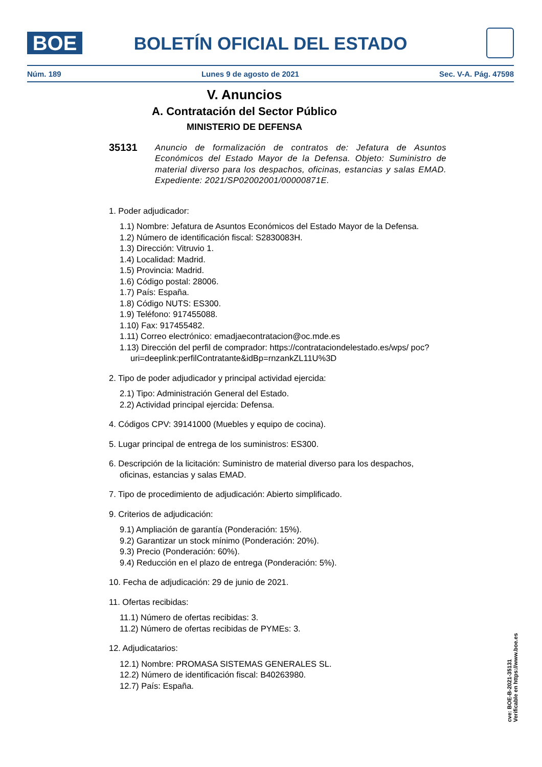BOE
BOLETÍN OFICIAL DEL ESTADO
Núm. 189 Lunes 9 de agosto de 2021 Sec. V-A. Pág. 47598
V. Anuncios
A. Contratación del Sector Público
MINISTERIO DE DEFENSA
35131 Anuncio de formalización de contratos de: Jefatura de Asuntos Económicos del Estado Mayor de la Defensa. Objeto: Suministro de material diverso para los despachos, oficinas, estancias y salas EMAD. Expediente: 2021/SP02002001/00000871E.
1. Poder adjudicador:
1.1) Nombre: Jefatura de Asuntos Económicos del Estado Mayor de la Defensa.
1.2) Número de identificación fiscal: S2830083H.
1.3) Dirección: Vitruvio 1.
1.4) Localidad: Madrid.
1.5) Provincia: Madrid.
1.6) Código postal: 28006.
1.7) País: España.
1.8) Código NUTS: ES300.
1.9) Teléfono: 917455088.
1.10) Fax: 917455482.
1.11) Correo electrónico: emadjaecontratacion@oc.mde.es
1.13) Dirección del perfil de comprador: https://contrataciondelestado.es/wps/ poc?uri=deeplink:perfilContratante&idBp=rnzankZL11U%3D
2. Tipo de poder adjudicador y principal actividad ejercida:
2.1) Tipo: Administración General del Estado.
2.2) Actividad principal ejercida: Defensa.
4. Códigos CPV: 39141000 (Muebles y equipo de cocina).
5. Lugar principal de entrega de los suministros: ES300.
6. Descripción de la licitación: Suministro de material diverso para los despachos, oficinas, estancias y salas EMAD.
7. Tipo de procedimiento de adjudicación: Abierto simplificado.
9. Criterios de adjudicación:
9.1) Ampliación de garantía (Ponderación: 15%).
9.2) Garantizar un stock mínimo (Ponderación: 20%).
9.3) Precio (Ponderación: 60%).
9.4) Reducción en el plazo de entrega (Ponderación: 5%).
10. Fecha de adjudicación: 29 de junio de 2021.
11. Ofertas recibidas:
11.1) Número de ofertas recibidas: 3.
11.2) Número de ofertas recibidas de PYMEs: 3.
12. Adjudicatarios:
12.1) Nombre: PROMASA SISTEMAS GENERALES SL.
12.2) Número de identificación fiscal: B40263980.
12.7) País: España.
cve: BOE-B-2021-35131
Verificable en https://www.boe.es